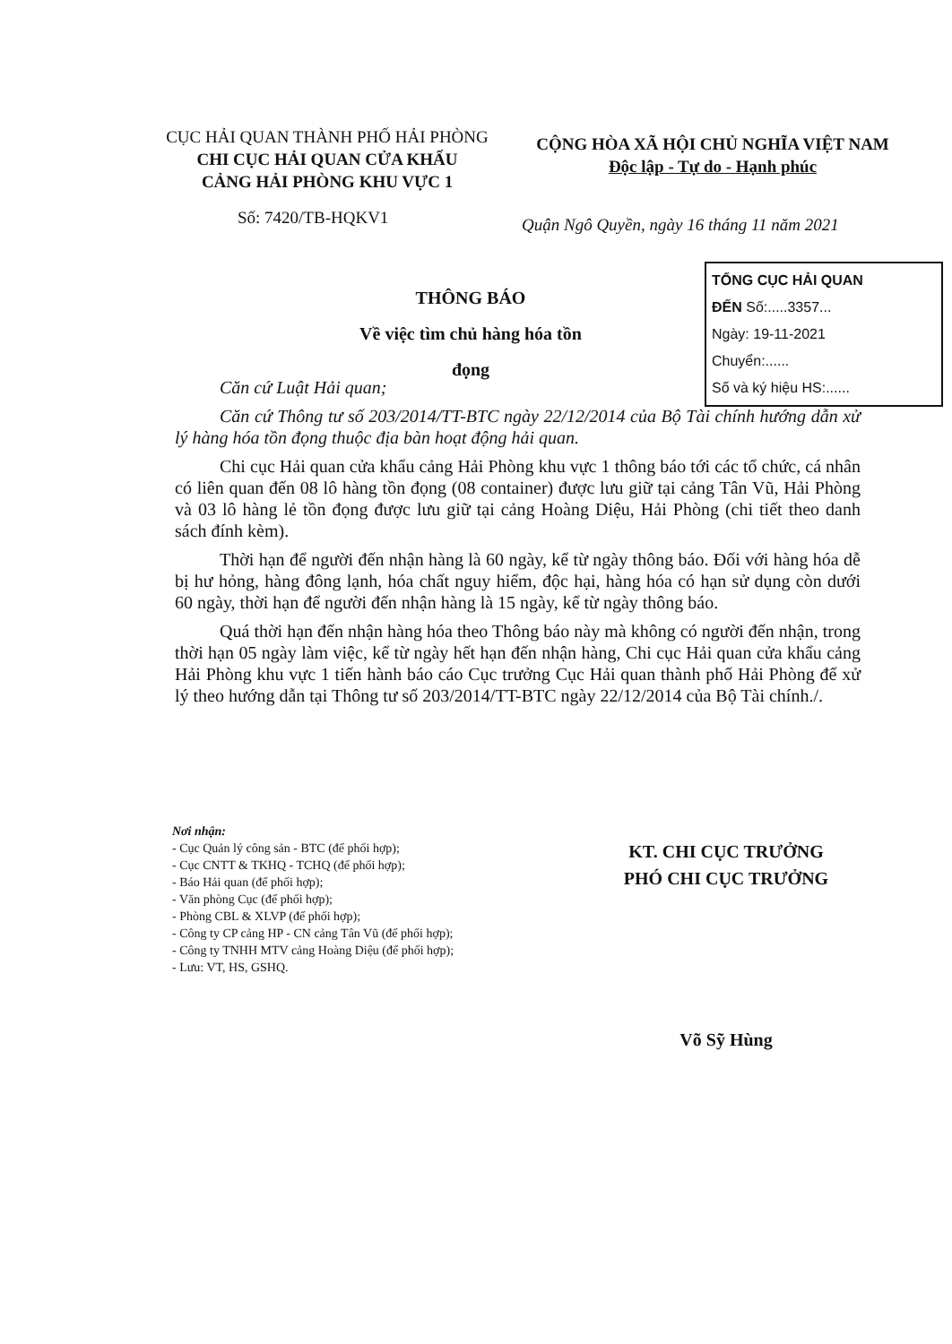CỤC HẢI QUAN THÀNH PHỐ HẢI PHÒNG
CHI CỤC HẢI QUAN CỬA KHẨU
CẢNG HẢI PHÒNG KHU VỰC 1
CỘNG HÒA XÃ HỘI CHỦ NGHĨA VIỆT NAM
Độc lập - Tự do - Hạnh phúc
Số: 7420/TB-HQKV1
Quận Ngô Quyền, ngày 16 tháng 11 năm 2021
THÔNG BÁO
Về việc tìm chủ hàng hóa tồn đọng
TỔNG CỤC HẢI QUAN
ĐẾN Số:.....3357...
Ngày: 19-11-2021
Chuyển:......
Số và ký hiệu HS:......
Căn cứ Luật Hải quan;
Căn cứ Thông tư số 203/2014/TT-BTC ngày 22/12/2014 của Bộ Tài chính hướng dẫn xử lý hàng hóa tồn đọng thuộc địa bàn hoạt động hải quan.
Chi cục Hải quan cửa khẩu cảng Hải Phòng khu vực 1 thông báo tới các tổ chức, cá nhân có liên quan đến 08 lô hàng tồn đọng (08 container) được lưu giữ tại cảng Tân Vũ, Hải Phòng và 03 lô hàng lẻ tồn đọng được lưu giữ tại cảng Hoàng Diệu, Hải Phòng (chi tiết theo danh sách đính kèm).
Thời hạn để người đến nhận hàng là 60 ngày, kể từ ngày thông báo. Đối với hàng hóa dễ bị hư hỏng, hàng đông lạnh, hóa chất nguy hiểm, độc hại, hàng hóa có hạn sử dụng còn dưới 60 ngày, thời hạn để người đến nhận hàng là 15 ngày, kể từ ngày thông báo.
Quá thời hạn đến nhận hàng hóa theo Thông báo này mà không có người đến nhận, trong thời hạn 05 ngày làm việc, kể từ ngày hết hạn đến nhận hàng, Chi cục Hải quan cửa khẩu cảng Hải Phòng khu vực 1 tiến hành báo cáo Cục trưởng Cục Hải quan thành phố Hải Phòng để xử lý theo hướng dẫn tại Thông tư số 203/2014/TT-BTC ngày 22/12/2014 của Bộ Tài chính./.
Nơi nhận:
- Cục Quản lý công sản - BTC (để phối hợp);
- Cục CNTT & TKHQ - TCHQ (để phối hợp);
- Báo Hải quan (để phối hợp);
- Văn phòng Cục (để phối hợp);
- Phòng CBL & XLVP (để phối hợp);
- Công ty CP cảng HP - CN cảng Tân Vũ (để phối hợp);
- Công ty TNHH MTV cảng Hoàng Diệu (để phối hợp);
- Lưu: VT, HS, GSHQ.
KT. CHI CỤC TRƯỞNG
PHÓ CHI CỤC TRƯỞNG
Võ Sỹ Hùng